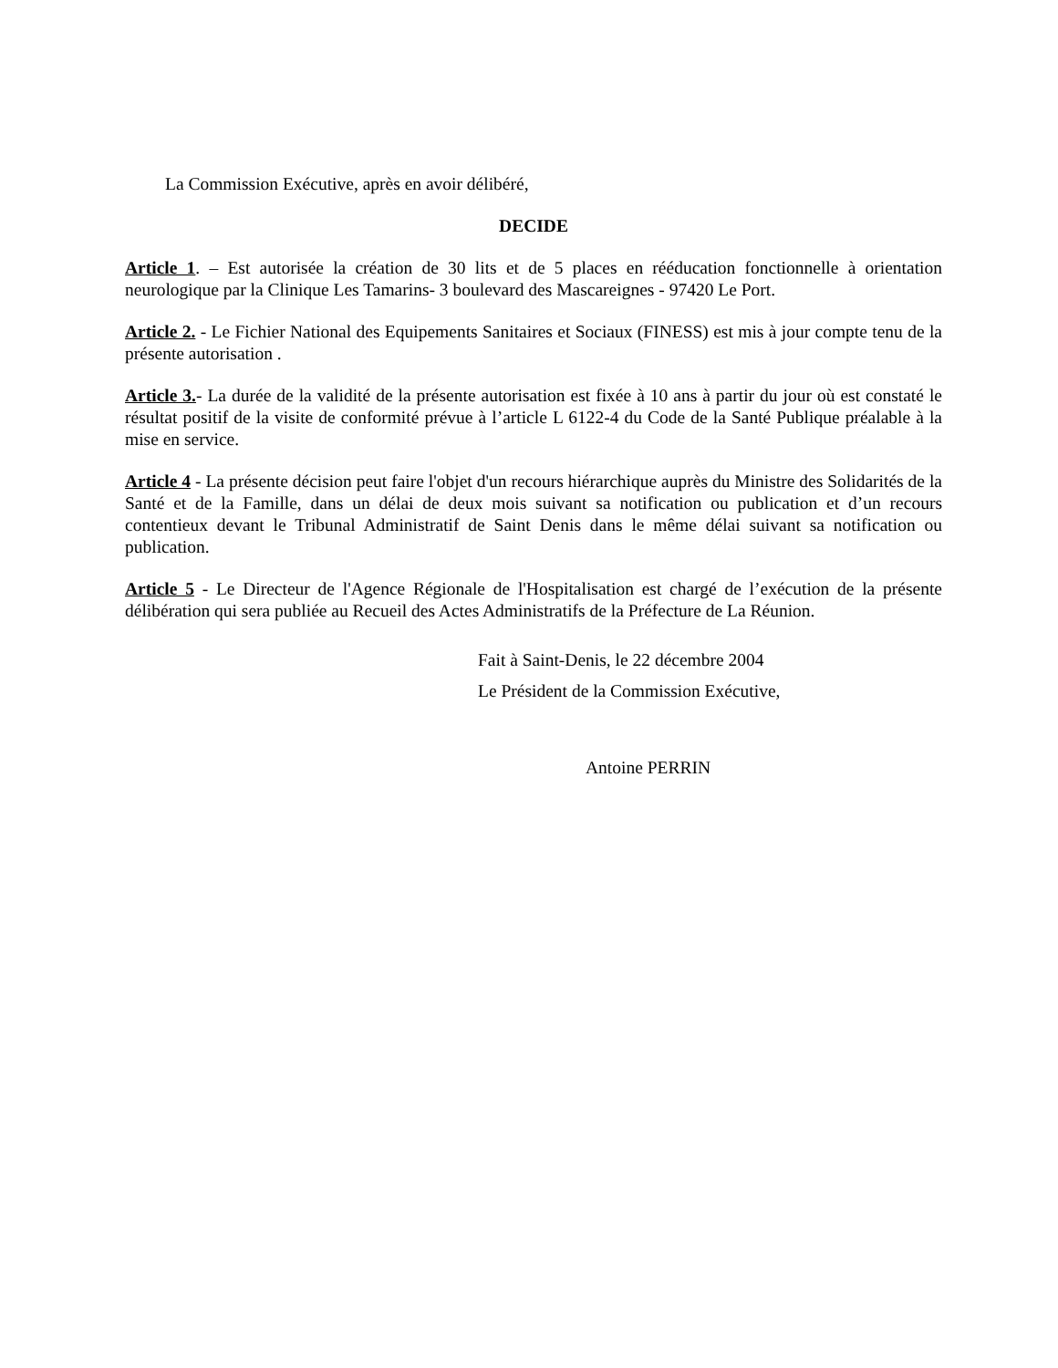La Commission Exécutive, après en avoir délibéré,
DECIDE
Article 1. – Est autorisée la création de 30 lits et de 5 places en rééducation fonctionnelle à orientation neurologique par la Clinique Les Tamarins- 3 boulevard des Mascareignes - 97420 Le Port.
Article 2. - Le Fichier National des Equipements Sanitaires et Sociaux (FINESS) est mis à jour compte tenu de la présente autorisation .
Article 3.- La durée de la validité de la présente autorisation est fixée à 10 ans à partir du jour où est constaté le résultat positif de la visite de conformité prévue à l’article L 6122-4 du Code de la Santé Publique préalable à la mise en service.
Article 4 - La présente décision peut faire l'objet d'un recours hiérarchique auprès du Ministre des Solidarités de la Santé et de la Famille, dans un délai de deux mois suivant sa notification ou publication et d’un recours contentieux devant le Tribunal Administratif de Saint Denis dans le même délai suivant sa notification ou publication.
Article 5 - Le Directeur de l'Agence Régionale de l'Hospitalisation est chargé de l’exécution de la présente délibération qui sera publiée au Recueil des Actes Administratifs de la Préfecture de La Réunion.
Fait à Saint-Denis, le 22 décembre 2004
Le Président de la Commission Exécutive,
Antoine PERRIN